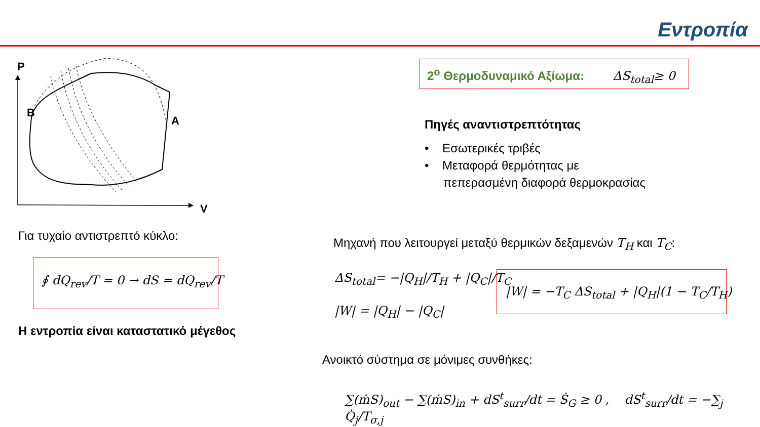Εντροπία
P
V
B
A
2<sup>ο</sup> Θερμοδυναμικό Αξίωμα: ΔS<sub>total</sub>≥ 0
Πηγές αναντιστρεπτότητας
• Εσωτερικές τριβές
• Μεταφορά θερμότητας με
πεπερασμένη διαφορά θερμοκρασίας
Για τυχαίο αντιστρεπτό κύκλο:
∮ dQ<sub>rev</sub>/T = 0 → dS = dQ<sub>rev</sub>/T
Η εντροπία είναι καταστατικό μέγεθος
Μηχανή που λειτουργεί μεταξύ θερμικών δεξαμενών T<sub>H</sub> και T<sub>C</sub>:
ΔS<sub>total</sub>= −|Q<sub>H</sub>|/T<sub>H</sub> + |Q<sub>C</sub>|/T<sub>C</sub>
|W| = |Q<sub>H</sub>| − |Q<sub>C</sub>|
|W| = −T<sub>C</sub> ΔS<sub>total</sub> + |Q<sub>H</sub>|(1 − T<sub>C</sub>/T<sub>H</sub>)
Ανοικτό σύστημα σε μόνιμες συνθήκες:
∑(ṁS)<sub>out</sub> − ∑(ṁS)<sub>in</sub> + dS<sup>t</sup><sub>surr</sub>/dt = Ṡ<sub>G</sub> ≥ 0 , dS<sup>t</sup><sub>surr</sub>/dt = −∑<sub>j</sub> Q̇<sub>j</sub>/T<sub>σ,j</sub>